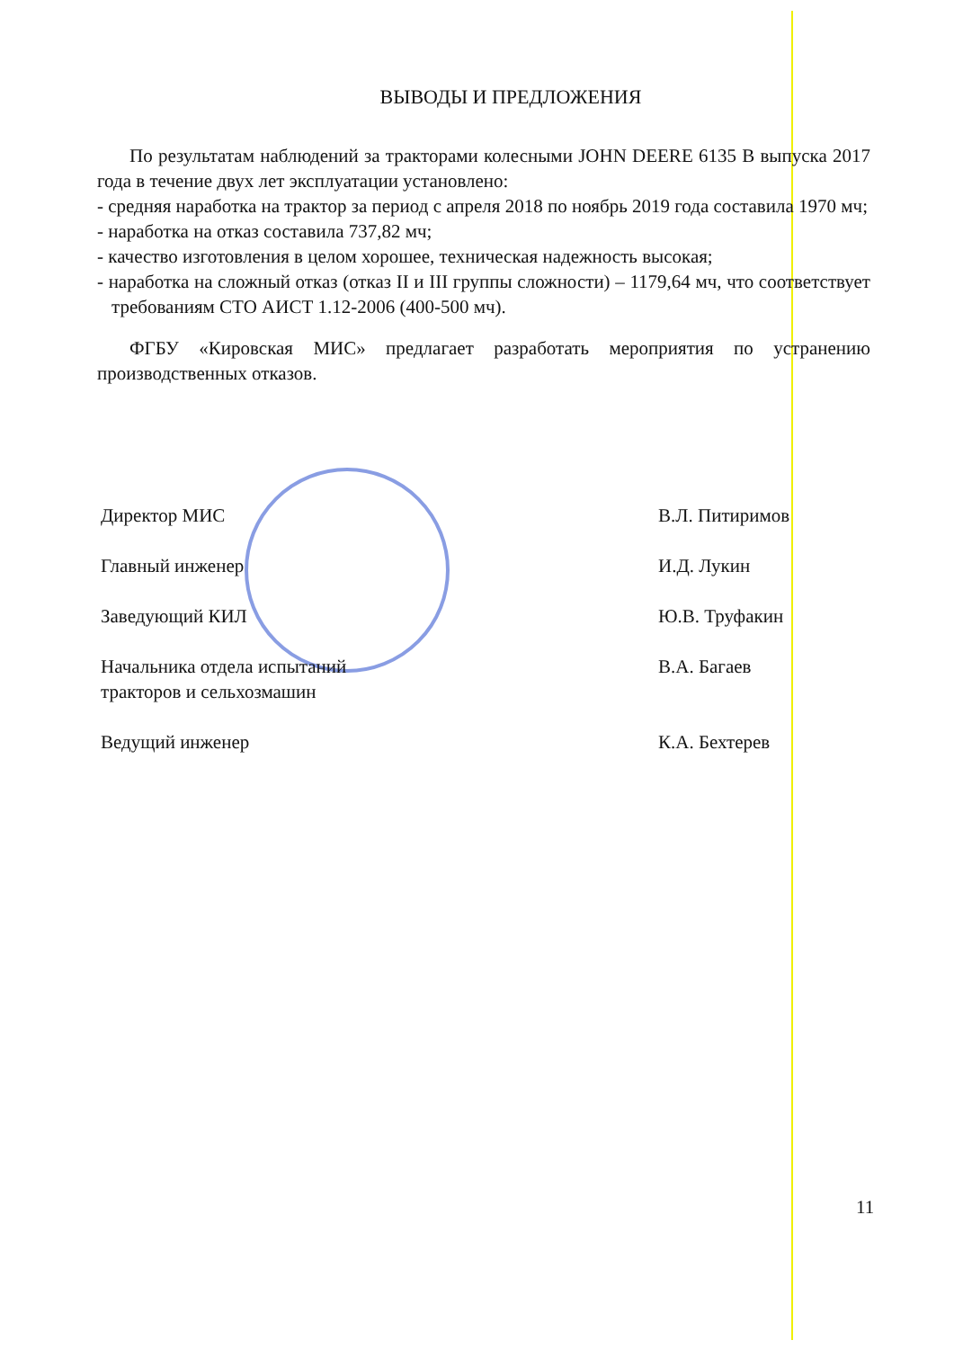ВЫВОДЫ И ПРЕДЛОЖЕНИЯ
По результатам наблюдений за тракторами колесными JOHN DEERE 6135 B выпуска 2017 года в течение двух лет эксплуатации установлено:
- средняя наработка на трактор за период с апреля 2018 по ноябрь 2019 года составила 1970 мч;
- наработка на отказ составила 737,82 мч;
- качество изготовления в целом хорошее, техническая надежность высокая;
- наработка на сложный отказ (отказ II и III группы сложности) – 1179,64 мч, что соответствует требованиям СТО АИСТ 1.12-2006 (400-500 мч).
ФГБУ «Кировская МИС» предлагает разработать мероприятия по устранению производственных отказов.
Директор МИС В.Л. Питиримов
Главный инженер И.Д. Лукин
Заведующий КИЛ Ю.В. Труфакин
Начальника отдела испытаний
тракторов и сельхозмашин
В.А. Багаев
Ведущий инженер К.А. Бехтерев
11